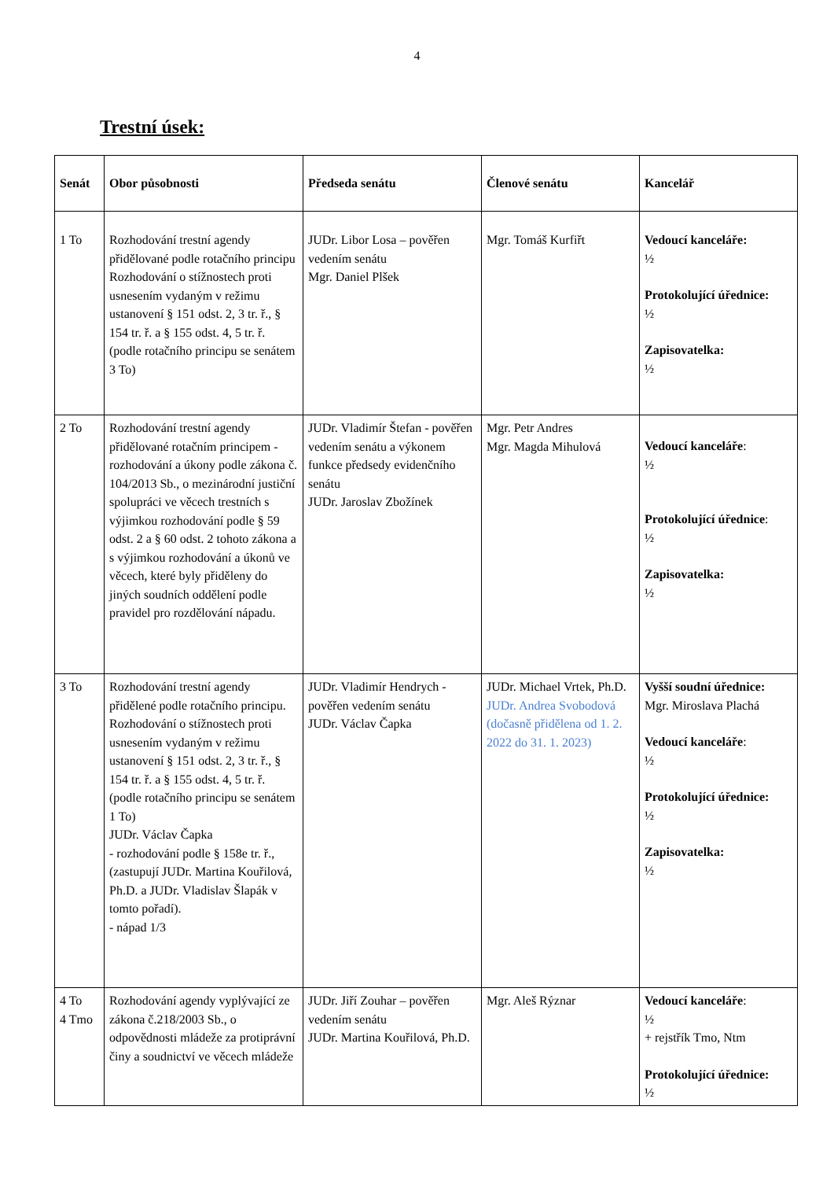4
Trestní úsek:
| Senát | Obor působnosti | Předseda senátu | Členové senátu | Kancelář |
| --- | --- | --- | --- | --- |
| 1 To | Rozhodování trestní agendy přidělované podle rotačního principu Rozhodování o stížnostech proti usnesením vydaným v režimu ustanovení § 151 odst. 2, 3 tr. ř., § 154 tr. ř. a § 155 odst. 4, 5 tr. ř. (podle rotačního principu se senátem 3 To) | JUDr. Libor Losa – pověřen vedením senátu Mgr. Daniel Plšek | Mgr. Tomáš Kurfiřt | Vedoucí kanceláře: ½ Protokolující úřednice: ½ Zapisovatelka: ½ |
| 2 To | Rozhodování trestní agendy přidělované rotačním principem - rozhodování a úkony podle zákona č. 104/2013 Sb., o mezinárodní justiční spolupráci ve věcech trestních s výjimkou rozhodování podle § 59 odst. 2 a § 60 odst. 2 tohoto zákona a s výjimkou rozhodování a úkonů ve věcech, které byly přiděleny do jiných soudních oddělení podle pravidel pro rozdělování nápadu. | JUDr. Vladimír Štefan - pověřen vedením senátu a výkonem funkce předsedy evidenčního senátu JUDr. Jaroslav Zbožínek | Mgr. Petr Andres Mgr. Magda Mihulová | Vedoucí kanceláře : ½ Protokolující úřednice : ½ Zapisovatelka: ½ |
| 3 To | Rozhodování trestní agendy přidělené podle rotačního principu. Rozhodování o stížnostech proti usnesením vydaným v režimu ustanovení § 151 odst. 2, 3 tr. ř., § 154 tr. ř. a § 155 odst. 4, 5 tr. ř. (podle rotačního principu se senátem 1 To) JUDr. Václav Čapka - rozhodování podle § 158e tr. ř., (zastupují JUDr. Martina Kouřilová, Ph.D. a JUDr. Vladislav Šlapák v tomto pořadí). - nápad 1/3 | JUDr. Vladimír Hendrych - pověřen vedením senátu JUDr. Václav Čapka | JUDr. Michael Vrtek, Ph.D. JUDr. Andrea Svobodová (dočasně přidělena od 1. 2. 2022 do 31. 1. 2023) | Vyšší soudní úřednice: Mgr. Miroslava Plachá Vedoucí kanceláře : ½ Protokolující úřednice: ½ Zapisovatelka: ½ |
| 4 To 4 Tmo | Rozhodování agendy vyplývající ze zákona č.218/2003 Sb., o odpovědnosti mládeže za protiprávní činy a soudnictví ve věcech mládeže | JUDr. Jiří Zouhar – pověřen vedením senátu JUDr. Martina Kouřilová, Ph.D. | Mgr. Aleš Rýznar | Vedoucí kanceláře : ½ + rejstřík Tmo, Ntm Protokolující úřednice: ½ |